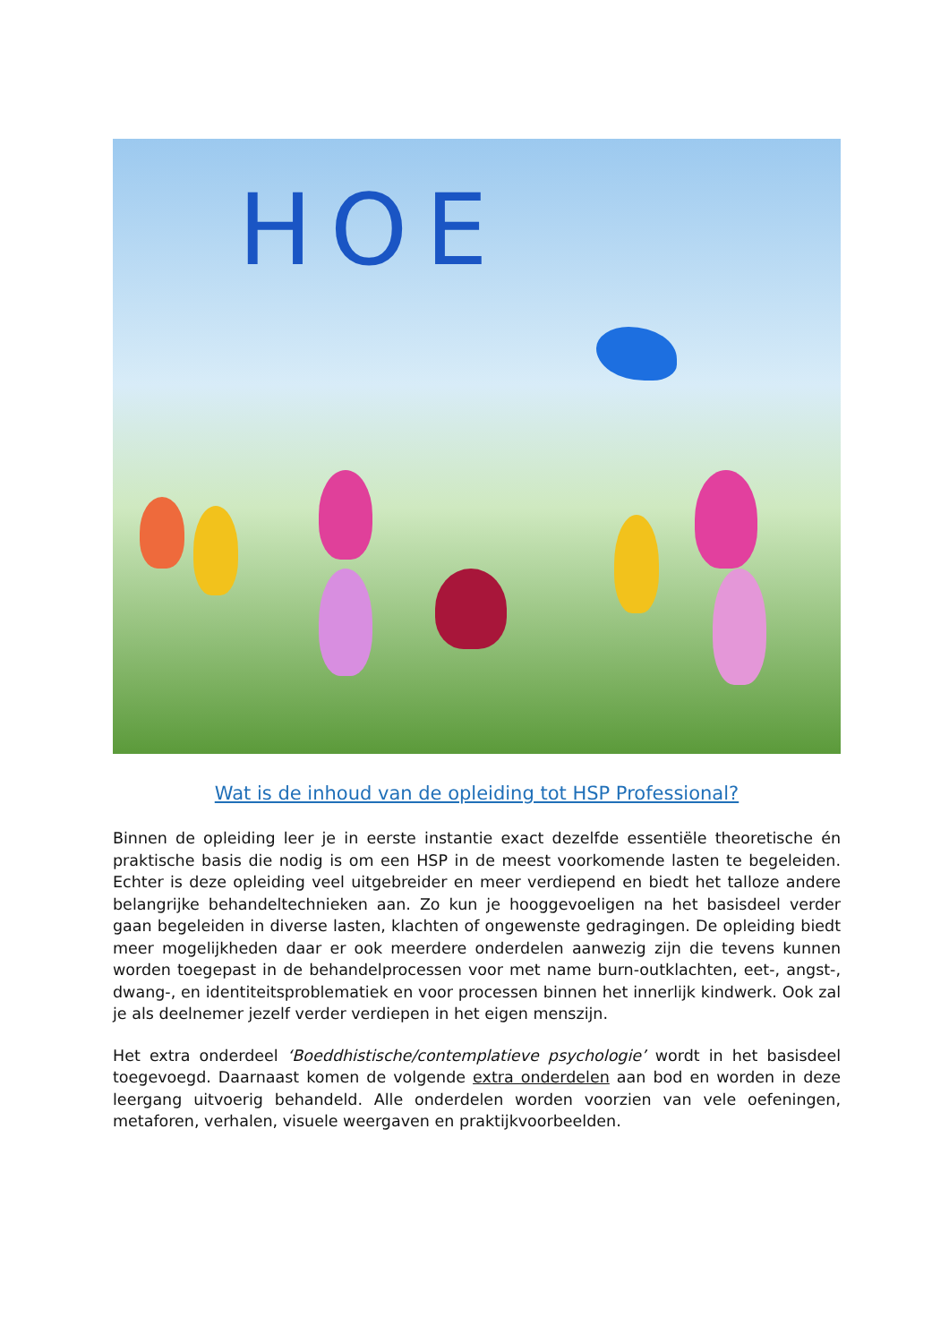HOE
Wat is de inhoud van de opleiding tot HSP Professional?
Binnen de opleiding leer je in eerste instantie exact dezelfde essentiële theoretische én praktische basis die nodig is om een HSP in de meest voorkomende lasten te begeleiden. Echter is deze opleiding veel uitgebreider en meer verdiepend en biedt het talloze andere belangrijke behandeltechnieken aan. Zo kun je hooggevoeligen na het basisdeel verder gaan begeleiden in diverse lasten, klachten of ongewenste gedragingen. De opleiding biedt meer mogelijkheden daar er ook meerdere onderdelen aanwezig zijn die tevens kunnen worden toegepast in de behandelprocessen voor met name burn-outklachten, eet-, angst-, dwang-, en identiteitsproblematiek en voor processen binnen het innerlijk kindwerk. Ook zal je als deelnemer jezelf verder verdiepen in het eigen menszijn.
Het extra onderdeel ‘Boeddhistische/contemplatieve psychologie’ wordt in het basisdeel toegevoegd. Daarnaast komen de volgende extra onderdelen aan bod en worden in deze leergang uitvoerig behandeld. Alle onderdelen worden voorzien van vele oefeningen, metaforen, verhalen, visuele weergaven en praktijkvoorbeelden.